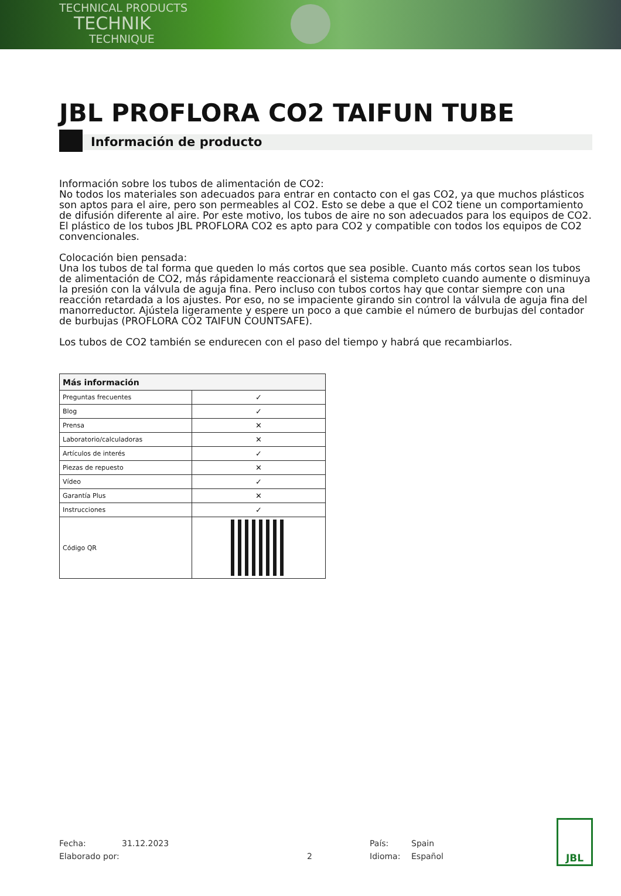TECHNICAL PRODUCTS
TECHNIK
TECHNIQUE
JBL PROFLORA CO2 TAIFUN TUBE
Información de producto
Información sobre los tubos de alimentación de CO2:
No todos los materiales son adecuados para entrar en contacto con el gas CO2, ya que muchos plásticos son aptos para el aire, pero son permeables al CO2. Esto se debe a que el CO2 tiene un comportamiento de difusión diferente al aire. Por este motivo, los tubos de aire no son adecuados para los equipos de CO2. El plástico de los tubos JBL PROFLORA CO2 es apto para CO2 y compatible con todos los equipos de CO2 convencionales.
Colocación bien pensada:
Una los tubos de tal forma que queden lo más cortos que sea posible. Cuanto más cortos sean los tubos de alimentación de CO2, más rápidamente reaccionará el sistema completo cuando aumente o disminuya la presión con la válvula de aguja fina. Pero incluso con tubos cortos hay que contar siempre con una reacción retardada a los ajustes. Por eso, no se impaciente girando sin control la válvula de aguja fina del manorreductor. Ajústela ligeramente y espere un poco a que cambie el número de burbujas del contador de burbujas (PROFLORA CO2 TAIFUN COUNTSAFE).
Los tubos de CO2 también se endurecen con el paso del tiempo y habrá que recambiarlos.
| Más información | |
| --- | --- |
| Preguntas frecuentes | ✓ |
| Blog | ✓ |
| Prensa | ✕ |
| Laboratorio/calculadoras | ✕ |
| Artículos de interés | ✓ |
| Piezas de repuesto | ✕ |
| Vídeo | ✓ |
| Garantía Plus | ✕ |
| Instrucciones | ✓ |
| Código QR | |
Fecha: 31.12.2023 País: Spain
Elaborado por: 2 Idioma: Español
JBL